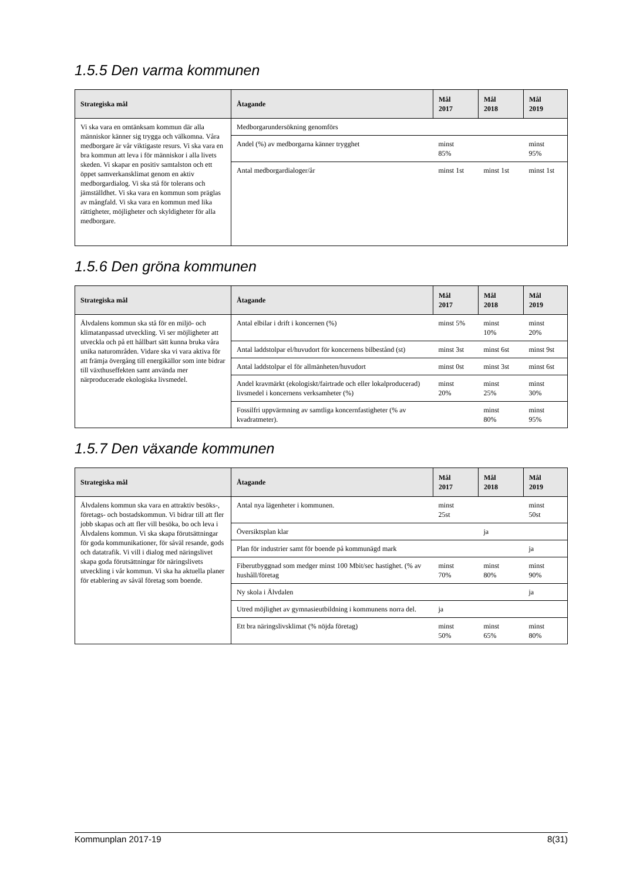1.5.5 Den varma kommunen
| Strategiska mål | Åtagande | Mål 2017 | Mål 2018 | Mål 2019 |
| --- | --- | --- | --- | --- |
| Vi ska vara en omtänksam kommun där alla människor känner sig trygga och välkomna. Våra medborgare är vår viktigaste resurs. Vi ska vara en bra kommun att leva i för människor i alla livets skeden. Vi skapar en positiv samtalston och ett öppet samverkansklimat genom en aktiv medborgardialog. Vi ska stå för tolerans och jämställdhet. Vi ska vara en kommun som präglas av mångfald. Vi ska vara en kommun med lika rättigheter, möjligheter och skyldigheter för alla medborgare. | Medborgarundersökning genomförs | | | |
| | Andel (%) av medborgarna känner trygghet | minst 85% | | minst 95% |
| | Antal medborgardialoger/år | minst 1st | minst 1st | minst 1st |
1.5.6 Den gröna kommunen
| Strategiska mål | Åtagande | Mål 2017 | Mål 2018 | Mål 2019 |
| --- | --- | --- | --- | --- |
| Älvdalens kommun ska stå för en miljö- och klimatanpassad utveckling. Vi ser möjligheter att utveckla och på ett hållbart sätt kunna bruka våra unika naturområden. Vidare ska vi vara aktiva för att främja övergång till energikällor som inte bidrar till växthuseffekten samt använda mer närproducerade ekologiska livsmedel. | Antal elbilar i drift i koncernen (%) | minst 5% | minst 10% | minst 20% |
| | Antal laddstolpar el/huvudort för koncernens bilbestånd (st) | minst 3st | minst 6st | minst 9st |
| | Antal laddstolpar el för allmänheten/huvudort | minst 0st | minst 3st | minst 6st |
| | Andel kravmärkt (ekologiskt/fairtrade och eller lokalproducerad) livsmedel i koncernens verksamheter (%) | minst 20% | minst 25% | minst 30% |
| | Fossilfri uppvärmning av samtliga koncernfastigheter (% av kvadratmeter). | | minst 80% | minst 95% |
1.5.7 Den växande kommunen
| Strategiska mål | Åtagande | Mål 2017 | Mål 2018 | Mål 2019 |
| --- | --- | --- | --- | --- |
| Älvdalens kommun ska vara en attraktiv besöks-, företags- och bostadskommun. Vi bidrar till att fler jobb skapas och att fler vill besöka, bo och leva i Älvdalens kommun. Vi ska skapa förutsättningar för goda kommunikationer, för såväl resande, gods och datatrafik. Vi vill i dialog med näringslivet skapa goda förutsättningar för näringslivets utveckling i vår kommun. Vi ska ha aktuella planer för etablering av såväl företag som boende. | Antal nya lägenheter i kommunen. | minst 25st | | minst 50st |
| | Översiktsplan klar | | ja | |
| | Plan för industrier samt för boende på kommunägd mark | | | ja |
| | Fiberutbyggnad som medger minst 100 Mbit/sec hastighet. (% av hushåll/företag | minst 70% | minst 80% | minst 90% |
| | Ny skola i Älvdalen | | | ja |
| | Utred möjlighet av gymnasieutbildning i kommunens norra del. | ja | | |
| | Ett bra näringslivsklimat (% nöjda företag) | minst 50% | minst 65% | minst 80% |
Kommunplan 2017-19 8(31)